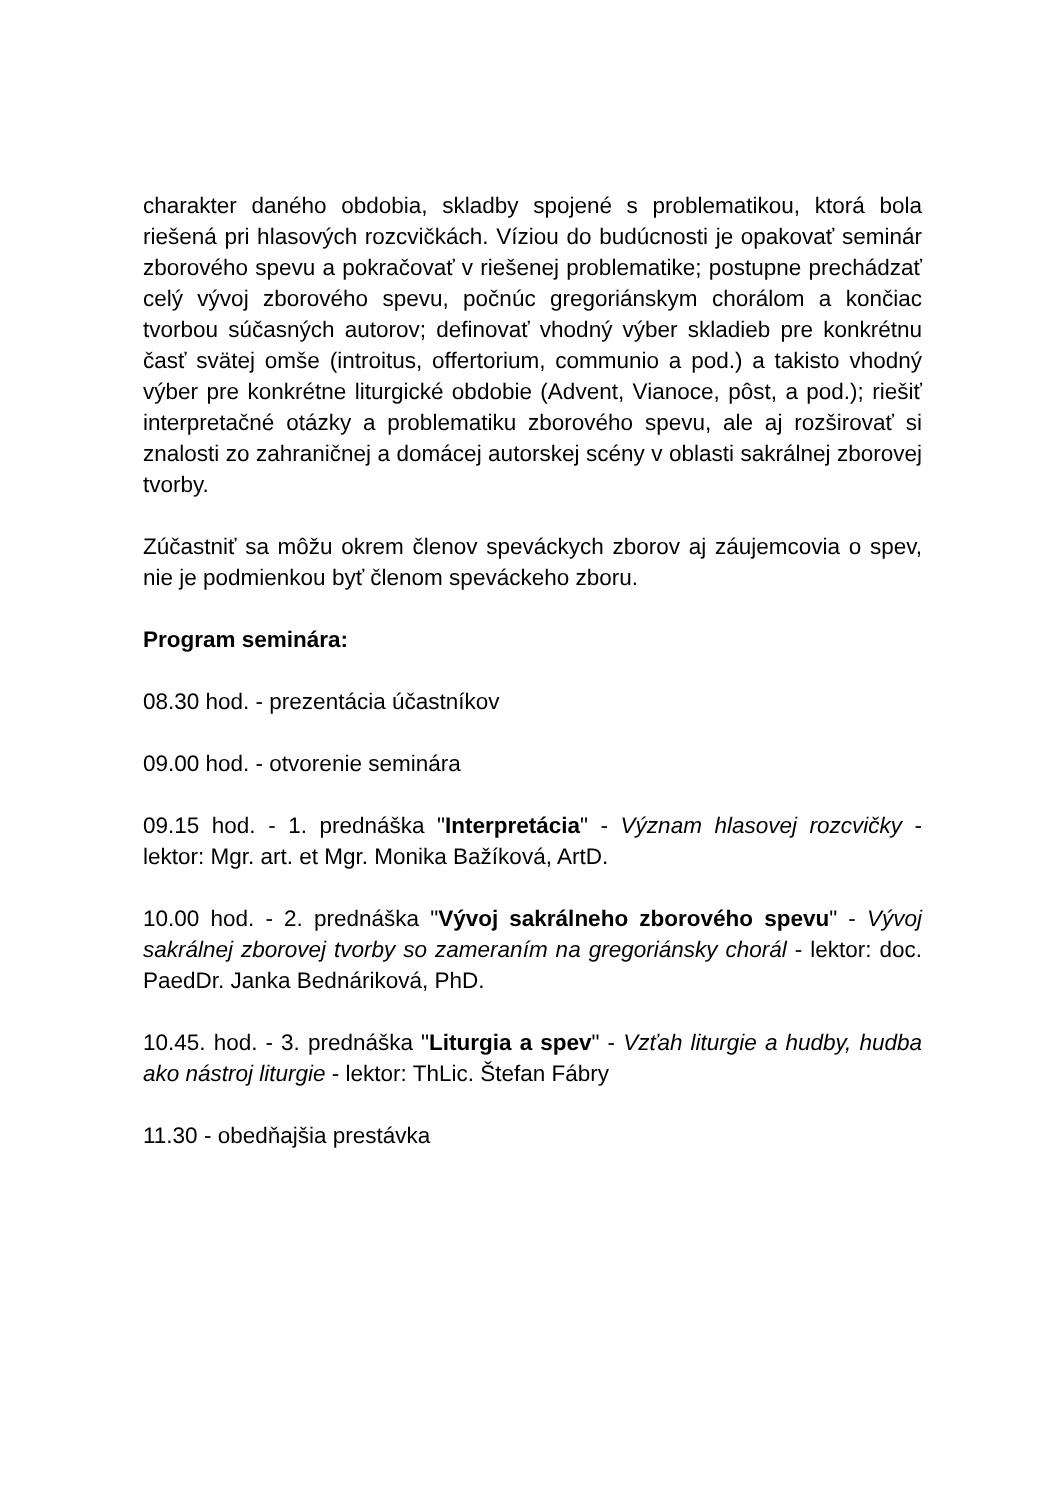charakter daného obdobia, skladby spojené s problematikou, ktorá bola riešená pri hlasových rozcvičkách. Víziou do budúcnosti je opakovať seminár zborového spevu a pokračovať v riešenej problematike; postupne prechádzať celý vývoj zborového spevu, počnúc gregoriánskym chorálom a končiac tvorbou súčasných autorov; definovať vhodný výber skladieb pre konkrétnu časť svätej omše (introitus, offertorium, communio a pod.) a takisto vhodný výber pre konkrétne liturgické obdobie (Advent, Vianoce, pôst, a pod.); riešiť interpretačné otázky a problematiku zborového spevu, ale aj rozširovať si znalosti zo zahraničnej a domácej autorskej scény v oblasti sakrálnej zborovej tvorby.
Zúčastniť sa môžu okrem členov speváckych zborov aj záujemcovia o spev, nie je podmienkou byť členom speváckeho zboru.
Program seminára:
08.30 hod. - prezentácia účastníkov
09.00 hod. - otvorenie seminára
09.15 hod. - 1. prednáška "Interpretácia" - Význam hlasovej rozcvičky - lektor: Mgr. art. et Mgr. Monika Bažíková, ArtD.
10.00 hod. - 2. prednáška "Vývoj sakrálneho zborového spevu" - Vývoj sakrálnej zborovej tvorby so zameraním na gregoriánsky chorál - lektor: doc. PaedDr. Janka Bednáriková, PhD.
10.45. hod. - 3. prednáška "Liturgia a spev" - Vzťah liturgie a hudby, hudba ako nástroj liturgie - lektor: ThLic. Štefan Fábry
11.30 - obedňajšia prestávka